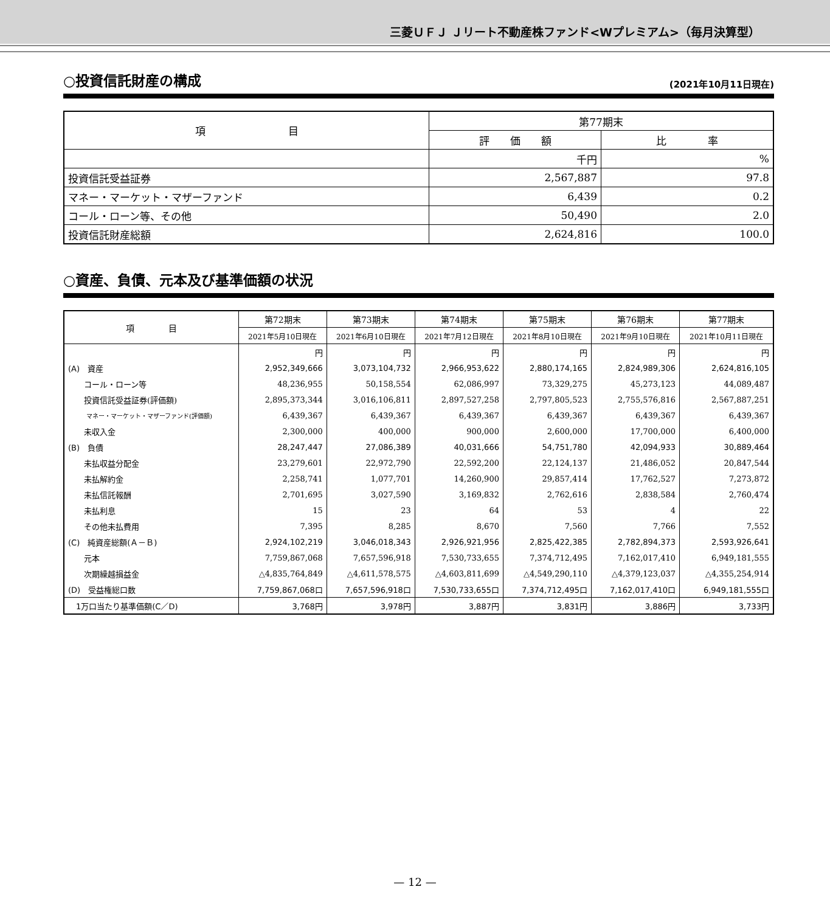三菱ＵＦＪ Ｊリート不動産株ファンド<Wプレミアム>（毎月決算型）
○投資信託財産の構成
(2021年10月11日現在)
| 項 目 | 第77期末 | |
| | 評 価 額 | 比 率 |
| | 千円 | % |
| 投資信託受益証券 | 2,567,887 | 97.8 |
| マネー・マーケット・マザーファンド | 6,439 | 0.2 |
| コール・ローン等、その他 | 50,490 | 2.0 |
| 投資信託財産総額 | 2,624,816 | 100.0 |
○資産、負債、元本及び基準価額の状況
| 項 目 | 第72期末 | 第73期末 | 第74期末 | 第75期末 | 第76期末 | 第77期末 |
| --- | --- | --- | --- | --- | --- | --- |
| | 2021年5月10日現在 | 2021年6月10日現在 | 2021年7月12日現在 | 2021年8月10日現在 | 2021年9月10日現在 | 2021年10月11日現在 |
| | 円 | 円 | 円 | 円 | 円 | 円 |
| (A) 資産 | 2,952,349,666 | 3,073,104,732 | 2,966,953,622 | 2,880,174,165 | 2,824,989,306 | 2,624,816,105 |
| コール・ローン等 | 48,236,955 | 50,158,554 | 62,086,997 | 73,329,275 | 45,273,123 | 44,089,487 |
| 投資信託受益証券(評価額) | 2,895,373,344 | 3,016,106,811 | 2,897,527,258 | 2,797,805,523 | 2,755,576,816 | 2,567,887,251 |
| マネー・マーケット・マザーファンド(評価額) | 6,439,367 | 6,439,367 | 6,439,367 | 6,439,367 | 6,439,367 | 6,439,367 |
| 未収入金 | 2,300,000 | 400,000 | 900,000 | 2,600,000 | 17,700,000 | 6,400,000 |
| (B) 負債 | 28,247,447 | 27,086,389 | 40,031,666 | 54,751,780 | 42,094,933 | 30,889,464 |
| 未払収益分配金 | 23,279,601 | 22,972,790 | 22,592,200 | 22,124,137 | 21,486,052 | 20,847,544 |
| 未払解約金 | 2,258,741 | 1,077,701 | 14,260,900 | 29,857,414 | 17,762,527 | 7,273,872 |
| 未払信託報酬 | 2,701,695 | 3,027,590 | 3,169,832 | 2,762,616 | 2,838,584 | 2,760,474 |
| 未払利息 | 15 | 23 | 64 | 53 | 4 | 22 |
| その他未払費用 | 7,395 | 8,285 | 8,670 | 7,560 | 7,766 | 7,552 |
| (C) 純資産総額(Ａ－Ｂ) | 2,924,102,219 | 3,046,018,343 | 2,926,921,956 | 2,825,422,385 | 2,782,894,373 | 2,593,926,641 |
| 元本 | 7,759,867,068 | 7,657,596,918 | 7,530,733,655 | 7,374,712,495 | 7,162,017,410 | 6,949,181,555 |
| 次期繰越損益金 | △4,835,764,849 | △4,611,578,575 | △4,603,811,699 | △4,549,290,110 | △4,379,123,037 | △4,355,254,914 |
| (D) 受益権総口数 | 7,759,867,068口 | 7,657,596,918口 | 7,530,733,655口 | 7,374,712,495口 | 7,162,017,410口 | 6,949,181,555口 |
| 1万口当たり基準価額(C／D) | 3,768円 | 3,978円 | 3,887円 | 3,831円 | 3,886円 | 3,733円 |
— 12 —